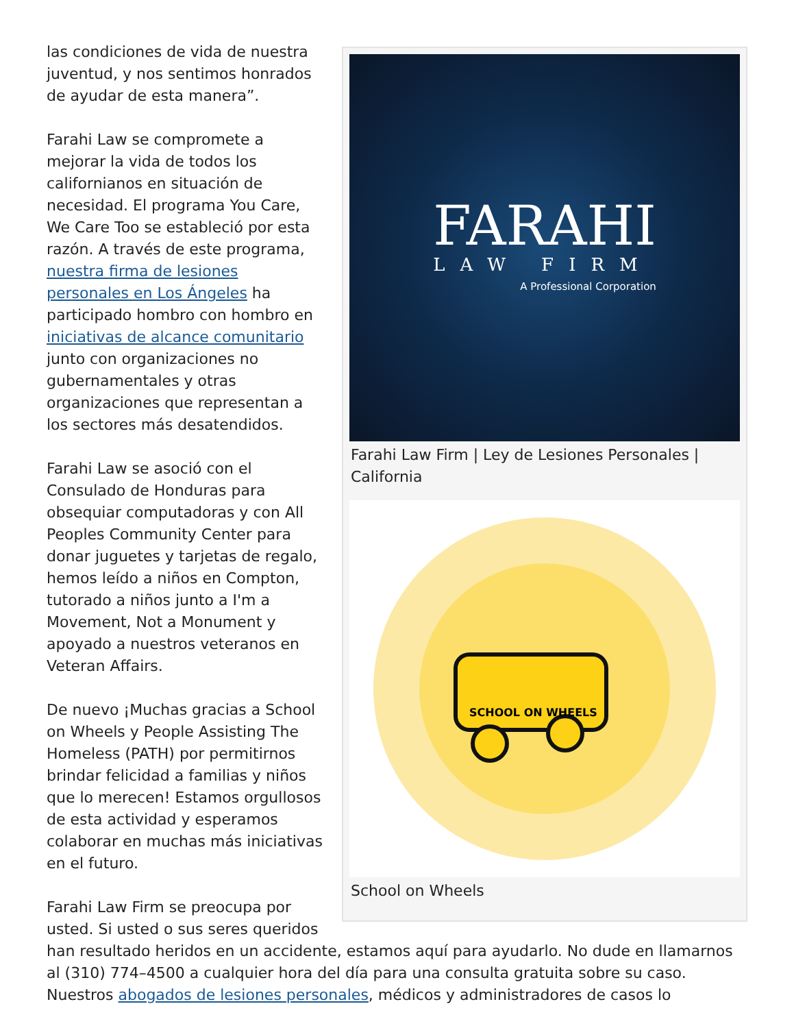FARAHI
LAW FIRM
A Professional Corporation
Farahi Law Firm | Ley de Lesiones Personales | California
SCHOOL ON WHEELS
School on Wheels
las condiciones de vida de nuestra juventud, y nos sentimos honrados de ayudar de esta manera”.
Farahi Law se compromete a mejorar la vida de todos los californianos en situación de necesidad. El programa You Care, We Care Too se estableció por esta razón. A través de este programa, nuestra firma de lesiones personales en Los Ángeles ha participado hombro con hombro en iniciativas de alcance comunitario junto con organizaciones no gubernamentales y otras organizaciones que representan a los sectores más desatendidos.
Farahi Law se asoció con el Consulado de Honduras para obsequiar computadoras y con All Peoples Community Center para donar juguetes y tarjetas de regalo, hemos leído a niños en Compton, tutorado a niños junto a I'm a Movement, Not a Monument y apoyado a nuestros veteranos en Veteran Affairs.
De nuevo ¡Muchas gracias a School on Wheels y People Assisting The Homeless (PATH) por permitirnos brindar felicidad a familias y niños que lo merecen! Estamos orgullosos de esta actividad y esperamos colaborar en muchas más iniciativas en el futuro.
Farahi Law Firm se preocupa por usted. Si usted o sus seres queridos han resultado heridos en un accidente, estamos aquí para ayudarlo. No dude en llamarnos al (310) 774–4500 a cualquier hora del día para una consulta gratuita sobre su caso. Nuestros abogados de lesiones personales, médicos y administradores de casos lo